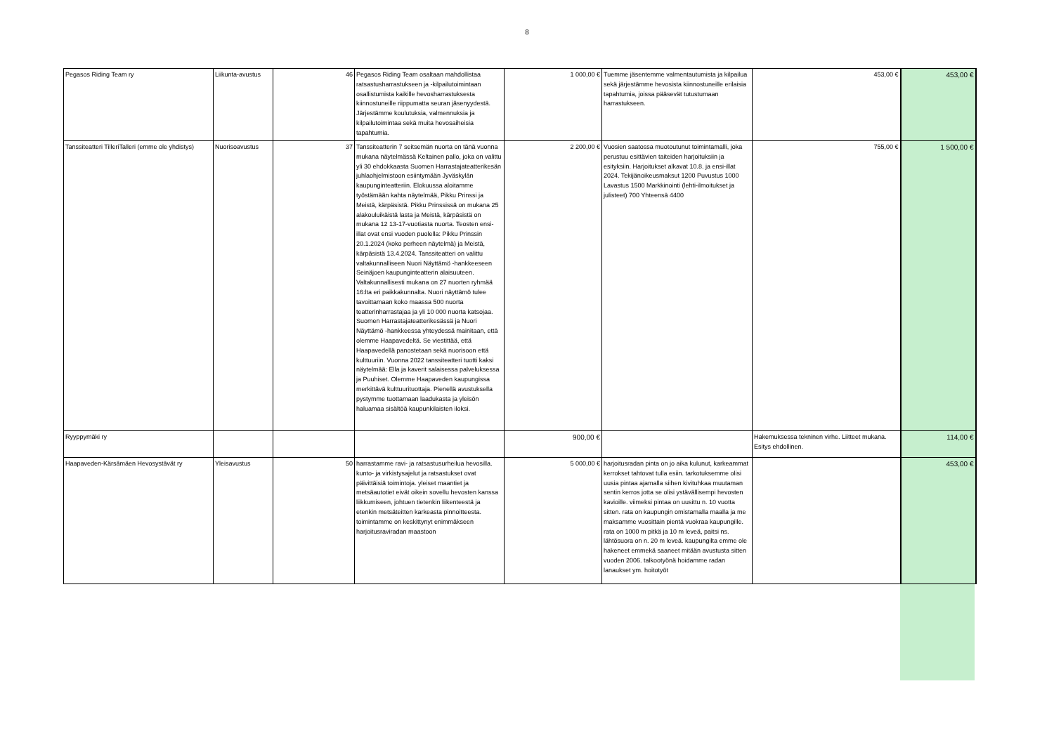8
| Pegasos Riding Team ry | Liikunta-avustus | 46 | Pegasos Riding Team osaltaan mahdollistaa ratsastusharrastukseen ja -kilpailutoimintaan osallistumista kaikille hevosharrastuksesta kiinnostuneille riippumatta seuran jäsenyydestä. Järjestämme koulutuksia, valmennuksia ja kilpailutoimintaa sekä muita hevosaiheisia tapahtumia. | 1 000,00 € | Tuemme jäsentemme valmentautumista ja kilpailua sekä järjestämme hevosista kiinnostuneille erilaisia tapahtumia, joissa pääsevät tutustumaan harrastukseen. | 453,00 € | 453,00 € |
| Tanssiteatteri TilleriTalleri (emme ole yhdistys) | Nuorisoavustus | 37 | Tanssiteatterin 7 seitsemän nuorta on tänä vuonna mukana näytelmässä Keltainen pallo, joka on valittu yli 30 ehdokkaasta Suomen Harrastajateatterikesän juhlaohjelmistoon esiintymään Jyväskylän kaupunginteatteriin. Elokuussa aloitamme työstämään kahta näytelmää, Pikku Prinssi ja Meistä, kärpäsistä. Pikku Prinssissä on mukana 25 alakouluikäistä lasta ja Meistä, kärpäsistä on mukana 12 13-17-vuotiasta nuorta. Teosten ensi-illat ovat ensi vuoden puolella: Pikku Prinssin 20.1.2024 (koko perheen näytelmä) ja Meistä, kärpäsistä 13.4.2024. Tanssiteatteri on valittu valtakunnalliseen Nuori Näyttämö -hankkeeseen Seinäjoen kaupunginteatterin alaisuuteen. Valtakunnallisesti mukana on 27 nuorten ryhmää 16:lta eri paikkakunnalta. Nuori näyttämö tulee tavoittamaan koko maassa 500 nuorta teatterinharrastajaa ja yli 10 000 nuorta katsojaa. Suomen Harrastajateatterikesässä ja Nuori Näyttämö -hankkeessa yhteydessä mainitaan, että olemme Haapavedeltä. Se viestittää, että Haapavedellä panostetaan sekä nuorisoon että kulttuuriin. Vuonna 2022 tanssiteatteri tuotti kaksi näytelmää: Ella ja kaverit salaisessa palveluksessa ja Puuhiset. Olemme Haapaveden kaupungissa merkittävä kulttuurituottaja. Pienellä avustuksella pystymme tuottamaan laadukasta ja yleisön haluamaa sisältöä kaupunkilaisten iloksi. | 2 200,00 € | Vuosien saatossa muotoutunut toimintamalli, joka perustuu esittävien taiteiden harjoituksiin ja esityksiin. Harjoitukset alkavat 10.8. ja ensi-illat 2024. Tekijänoikeusmaksut 1200 Puvustus 1000 Lavastus 1500 Markkinointi (lehti-ilmoitukset ja julisteet) 700 Yhteensä 4400 | 755,00 € | 1 500,00 € |
| Ryyppymäki ry | | | | 900,00 € | | Hakemuksessa tekninen virhe. Liitteet mukana. Esitys ehdollinen. | 114,00 € |
| Haapaveden-Kärsämäen Hevosystävät ry | Yleisavustus | 50 | harrastamme ravi- ja ratsastusurheilua hevosilla. kunto- ja virkistysajelut ja ratsastukset ovat päivittäisiä toimintoja. yleiset maantiet ja metsäautotiet eivät oikein sovellu hevosten kanssa liikkumiseen, johtuen tietenkin liikenteestä ja etenkin metsäteitten karkeasta pinnoitteesta. toimintamme on keskittynyt enimmäkseen harjoitusraviradan maastoon | 5 000,00 € | harjoitusradan pinta on jo aika kulunut, karkeammat kerrokset tahtovat tulla esiin. tarkotuksemme olisi uusia pintaa ajamalla siihen kivituhkaa muutaman sentin kerros jotta se olisi ystävällisempi hevosten kavioille. viimeksi pintaa on uusittu n. 10 vuotta sitten. rata on kaupungin omistamalla maalla ja me maksamme vuosittain pientä vuokraa kaupungille. rata on 1000 m pitkä ja 10 m leveä, paitsi ns. lähtösuora on n. 20 m leveä. kaupungilta emme ole hakeneet emmekä saaneet mitään avustusta sitten vuoden 2006. talkootyönä hoidamme radan lanaukset ym. hoitotyöt | | 453,00 € |